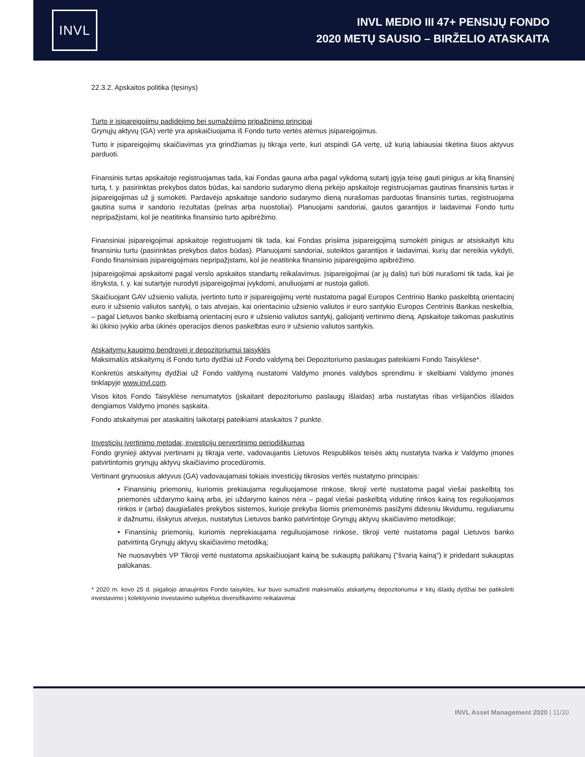INVL
INVL MEDIO III 47+ PENSIJŲ FONDO
2020 METŲ SAUSIO – BIRŽELIO ATASKAITA
22.3.2. Apskaitos politika (tęsinys)
Turto ir įsipareigojimų padidėjimo bei sumažėjimo pripažinimo principai
Grynųjų aktyvų (GA) vertė yra apskaičiuojama iš Fondo turto vertės atėmus įsipareigojimus.
Turto ir įsipareigojimų skaičiavimas yra grindžiamas jų tikrąja verte, kuri atspindi GA vertę, už kurią labiausiai tikėtina šiuos aktyvus parduoti.
Finansinis turtas apskaitoje registruojamas tada, kai Fondas gauna arba pagal vykdomą sutartį įgyja teisę gauti pinigus ar kitą finansinį turtą, t. y. pasirinktas prekybos datos būdas, kai sandorio sudarymo dieną pirkėjo apskaitoje registruojamas gautinas finansinis turtas ir įsipareigojimas už jį sumokėti. Pardavėjo apskaitoje sandorio sudarymo dieną nurašomas parduotas finansinis turtas, registruojama gautina suma ir sandorio rezultatas (pelnas arba nuostoliai). Planuojami sandoriai, gautos garantijos ir laidavimai Fondo turtu nepripažįstami, kol jie neatitinka finansinio turto apibrėžimo.
Finansiniai įsipareigojimai apskaitoje registruojami tik tada, kai Fondas prisiima įsipareigojimą sumokėti pinigus ar atsiskaityti kitu finansiniu turtu (pasirinktas prekybos datos būdas). Planuojami sandoriai, suteiktos garantijos ir laidavimai, kurių dar nereikia vykdyti, Fondo finansiniais įsipareigojimais nepripažįstami, kol jie neatitinka finansinio įsipareigojimo apibrėžimo.
Įsipareigojimai apskaitomi pagal verslo apskaitos standartų reikalavimus. Įsipareigojimai (ar jų dalis) turi būti nurašomi tik tada, kai jie išnyksta, t. y. kai sutartyje nurodyti įsipareigojimai įvykdomi, anuliuojami ar nustoja galioti.
Skaičiuojant GAV užsienio valiuta, įvertinto turto ir įsipareigojimų vertė nustatoma pagal Europos Centrinio Banko paskelbtą orientacinį euro ir užsienio valiutos santykį, o tais atvejais, kai orientacinio užsienio valiutos ir euro santykio Europos Centrinis Bankas neskelbia, – pagal Lietuvos banko skelbiamą orientacinį euro ir užsienio valiutos santykį, galiojantį vertinimo dieną. Apskaitoje taikomas paskutinis iki ūkinio įvykio arba ūkinės operacijos dienos paskelbtas euro ir užsienio valiutos santykis.
Atskaitymų kaupimo bendrovei ir depozitoriumui taisyklės
Maksimalūs atskaitymų iš Fondo turto dydžiai už Fondo valdymą bei Depozitoriumo paslaugas pateikiami Fondo Taisyklėse*.
Konkretūs atskaitymų dydžiai už Fondo valdymą nustatomi Valdymo įmonės valdybos sprendimu ir skelbiami Valdymo įmonės tinklapyje www.invl.com.
Visos kitos Fondo Taisyklėse nenumatytos (įskaitant depozitoriumo paslaugų išlaidas) arba nustatytas ribas viršijančios išlaidos dengiamos Valdymo įmonės sąskaita.
Fondo atskaitymai per ataskaitinį laikotarpį pateikiami ataskaitos 7 punkte.
Investicijų įvertinimo metodai, investicijų pervertinimo periodiškumas
Fondo grynieji aktyvai įvertinami jų tikrąja verte, vadovaujantis Lietuvos Respublikos teisės aktų nustatyta tvarka ir Valdymo įmonės patvirtintomis grynųjų aktyvų skaičiavimo procedūromis.
Vertinant grynuosius aktyvus (GA) vadovaujamasi tokiais investicijų tikrosios vertės nustatymo principais:
• Finansinių priemonių, kuriomis prekiaujama reguliuojamose rinkose, tikroji vertė nustatoma pagal viešai paskelbtą tos priemonės uždarymo kainą arba, jei uždarymo kainos nėra – pagal viešai paskelbtą vidutinę rinkos kainą tos reguliuojamos rinkos ir (arba) daugiašalės prekybos sistemos, kurioje prekyba šiomis priemonėmis pasižymi didesniu likvidumu, reguliarumu ir dažnumu, išskyrus atvejus, nustatytus Lietuvos banko patvirtintoje Grynųjų aktyvų skaičiavimo metodikoje;
• Finansinių priemonių, kuriomis neprekiaujama reguliuojamose rinkose, tikroji vertė nustatoma pagal Lietuvos banko patvirtintą Grynųjų aktyvų skaičiavimo metodiką;
Ne nuosavybės VP Tikroji vertė nustatoma apskaičiuojant kainą be sukauptų palūkanų ("švarią kainą") ir pridedant sukauptas palūkanas.
* 2020 m. kovo 25 d. įsigaliojo atnaujintos Fondo taisyklės, kur buvo sumažinti maksimalūs atskaitymų depozitoriumui ir kitų išlaidų dydžiai bei patikslinti investavimo į kolektyvinio investavimo subjektus diversifikavimo reikalavimai
INVL Asset Management 2020 | 11/30